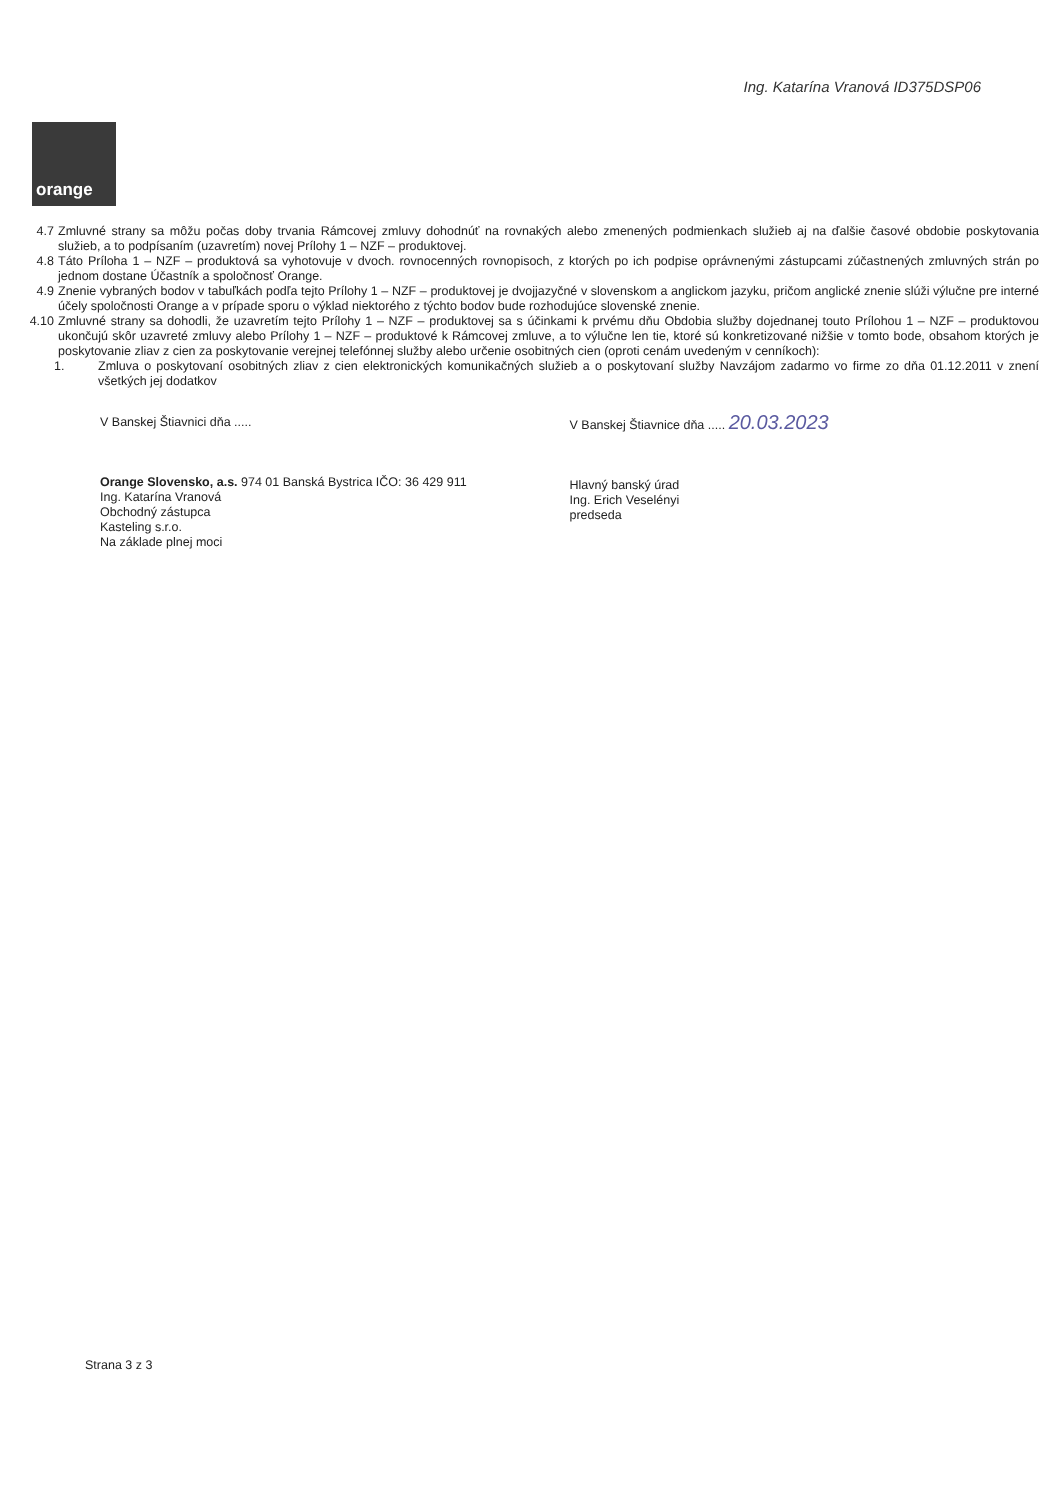Ing. Katarína Vranová ID375DSP06
orange
4.7 Zmluvné strany sa môžu počas doby trvania Rámcovej zmluvy dohodnúť na rovnakých alebo zmenených podmienkach služieb aj na ďalšie časové obdobie poskytovania služieb, a to podpísaním (uzavretím) novej Prílohy 1 – NZF – produktovej.
4.8 Táto Príloha 1 – NZF – produktová sa vyhotovuje v dvoch. rovnocenných rovnopisoch, z ktorých po ich podpise oprávnenými zástupcami zúčastnených zmluvných strán po jednom dostane Účastník a spoločnosť Orange.
4.9 Znenie vybraných bodov v tabuľkách podľa tejto Prílohy 1 – NZF – produktovej je dvojjazyčné v slovenskom a anglickom jazyku, pričom anglické znenie slúži výlučne pre interné účely spoločnosti Orange a v prípade sporu o výklad niektorého z týchto bodov bude rozhodujúce slovenské znenie.
4.10 Zmluvné strany sa dohodli, že uzavretím tejto Prílohy 1 – NZF – produktovej sa s účinkami k prvému dňu Obdobia služby dojednanej touto Prílohou 1 – NZF – produktovou ukončujú skôr uzavreté zmluvy alebo Prílohy 1 – NZF – produktové k Rámcovej zmluve, a to výlučne len tie, ktoré sú konkretizované nižšie v tomto bode, obsahom ktorých je poskytovanie zliav z cien za poskytovanie verejnej telefónnej služby alebo určenie osobitných cien (oproti cenám uvedeným v cenníkoch):
1. Zmluva o poskytovaní osobitných zliav z cien elektronických komunikačných služieb a o poskytovaní služby Navzájom zadarmo vo firme zo dňa 01.12.2011 v znení všetkých jej dodatkov
V Banskej Štiavnici dňa .....
Orange Slovensko, a.s. 974 01 Banská Bystrica IČO: 36 429 911
Ing. Katarína Vranová
Obchodný zástupca
Kasteling s.r.o.
Na základe plnej moci
V Banskej Štiavnice dňa ..... 20.03.2023
Hlavný banský úrad
Ing. Erich Veselényi
predseda
Strana 3 z 3